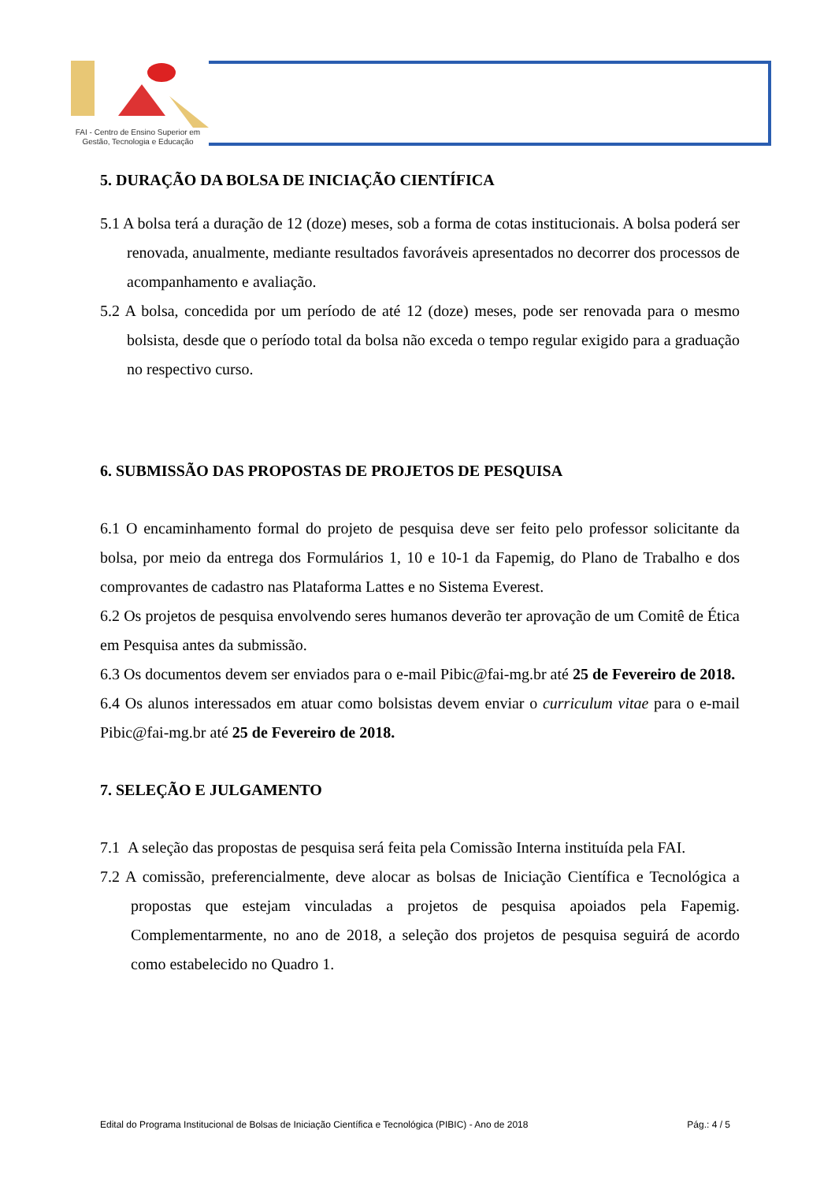FAI - Centro de Ensino Superior em
Gestão, Tecnologia e Educação
5. DURAÇÃO DA BOLSA DE INICIAÇÃO CIENTÍFICA
5.1 A bolsa terá a duração de 12 (doze) meses, sob a forma de cotas institucionais. A bolsa poderá ser renovada, anualmente, mediante resultados favoráveis apresentados no decorrer dos processos de acompanhamento e avaliação.
5.2 A bolsa, concedida por um período de até 12 (doze) meses, pode ser renovada para o mesmo bolsista, desde que o período total da bolsa não exceda o tempo regular exigido para a graduação no respectivo curso.
6. SUBMISSÃO DAS PROPOSTAS DE PROJETOS DE PESQUISA
6.1 O encaminhamento formal do projeto de pesquisa deve ser feito pelo professor solicitante da bolsa, por meio da entrega dos Formulários 1, 10 e 10-1 da Fapemig, do Plano de Trabalho e dos comprovantes de cadastro nas Plataforma Lattes e no Sistema Everest.
6.2 Os projetos de pesquisa envolvendo seres humanos deverão ter aprovação de um Comitê de Ética em Pesquisa antes da submissão.
6.3 Os documentos devem ser enviados para o e-mail Pibic@fai-mg.br até 25 de Fevereiro de 2018.
6.4 Os alunos interessados em atuar como bolsistas devem enviar o curriculum vitae para o e-mail Pibic@fai-mg.br até 25 de Fevereiro de 2018.
7. SELEÇÃO E JULGAMENTO
7.1 A seleção das propostas de pesquisa será feita pela Comissão Interna instituída pela FAI.
7.2 A comissão, preferencialmente, deve alocar as bolsas de Iniciação Científica e Tecnológica a propostas que estejam vinculadas a projetos de pesquisa apoiados pela Fapemig. Complementarmente, no ano de 2018, a seleção dos projetos de pesquisa seguirá de acordo como estabelecido no Quadro 1.
Edital do Programa Institucional de Bolsas de Iniciação Científica e Tecnológica (PIBIC) - Ano de 2018 Pág.: 4 / 5